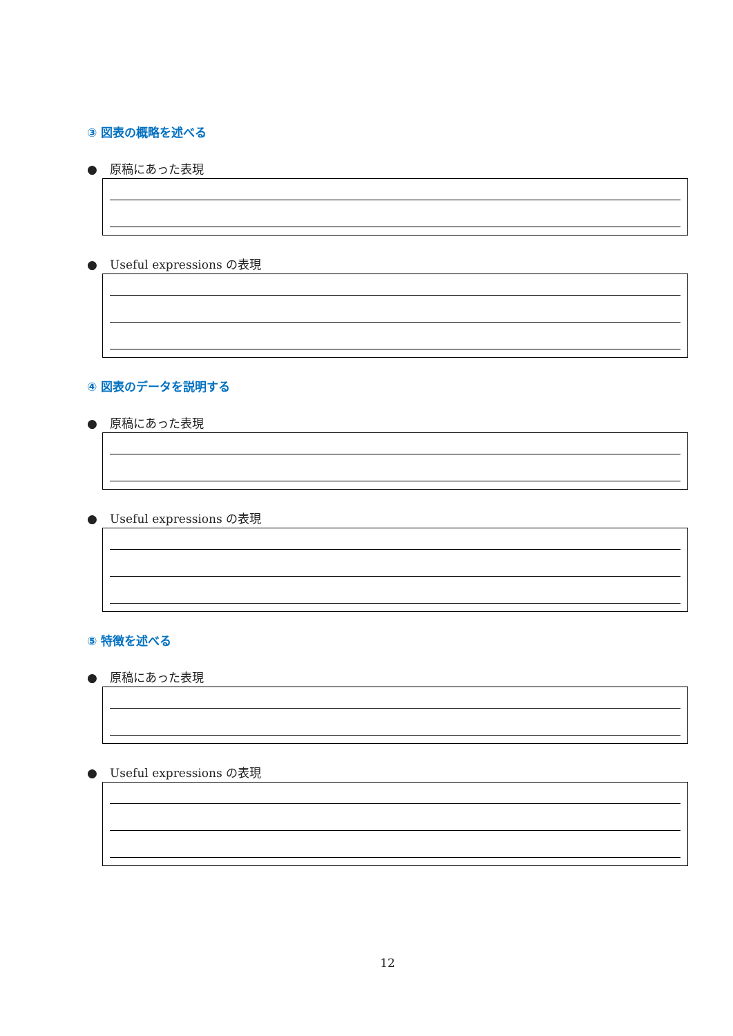③ 図表の概略を述べる
● 原稿にあった表現
● Useful expressions の表現
④ 図表のデータを説明する
● 原稿にあった表現
● Useful expressions の表現
⑤ 特徴を述べる
● 原稿にあった表現
● Useful expressions の表現
12